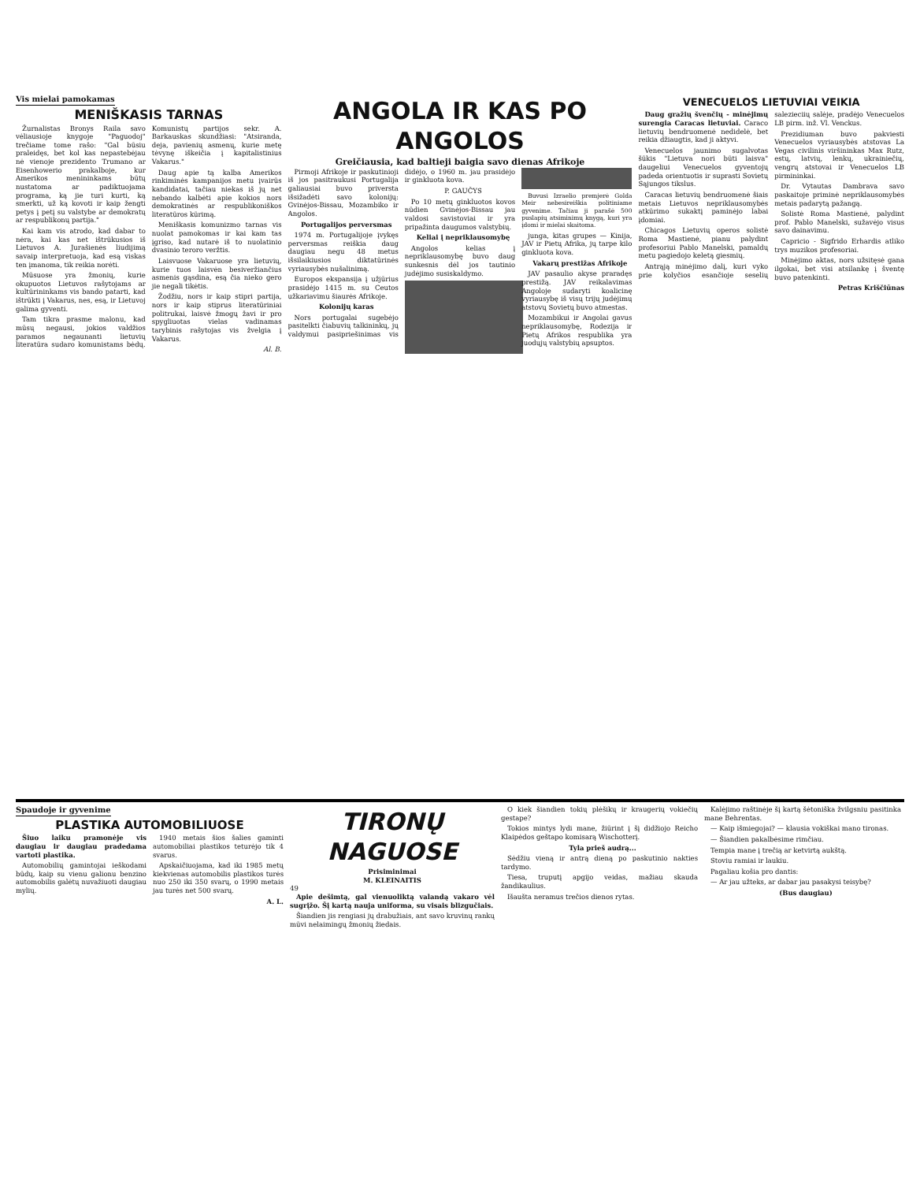Vis mielai pamokamas
MENIŠKASIS TARNAS
Žurnalistas Bronys Raila savo vėliausioje knygoje "Paguodoj" trečiame tome rašo: "Gal būsiu praleidęs, bet kol kas nepastebėjau nė vienoje prezidento Trumano ar Eisenhowerio prakalboje, kur Amerikos menininkams būtų nustatoma ar padiktuojama programa, ką jie turi kurti, ką smerkti, už ką kovoti ir kaip žengti petys į petį su valstybe ar demokratų ar respublikonų partija."
Kai kam vis atrodo, kad dabar to nėra, kai kas net ištrūkusios iš Lietuvos A. Jurašienės liudijimą savaip interpretuoja, kad esą viskas ten įmanoma, tik reikia norėti.
Mūsuose yra žmonių, kurie okupuotos Lietuvos rašytojams ar kultūrininkams vis bando patarti, kad ištrūkti į Vakarus, nes, esą, ir Lietuvoj galima gyventi.
Tam tikra prasme malonu, kad mūsų negausi, jokios valdžios paramos negaunanti lietuvių literatūra sudaro komunistams bėdų. Komunistų partijos sekr. A. Barkauskas skundžiasi: "Atsiranda, deja, pavienių asmenų, kurie metę tėvynę iškeičia į kapitalistinius Vakarus."
Daug apie tą kalba Amerikos rinkiminės kampanijos metu įvairūs kandidatai, tačiau niekas iš jų net nebando kalbėti apie kokios nors demokratinės ar respublikoniškos literatūros kūrimą.
Meniškasis komunizmo tarnas vis nuolat pamokomas ir kai kam tas įgriso, kad nutarė iš to nuolatinio dvasinio teroro veržtis.
Laisvuose Vakaruose yra lietuvių, kurie tuos laisvėn besiveržiančius asmenis gąsdina, esą čia nieko gero jie negali tikėtis.
Žodžiu, nors ir kaip stipri partija, nors ir kaip stiprus literatūriniai politrukai, laisvė žmogų žavi ir pro spygliuotas vielas vadinamas tarybinis rašytojas vis žvelgia į Vakarus.
Al. B.
ANGOLA IR KAS PO ANGOLOS
Greičiausia, kad baltieji baigia savo dienas Afrikoje
Pirmoji Afrikoje ir paskutinioji iš jos pasitraukusi Portugalija galiausiai buvo priversta išsižadėti savo kolonijų: Gvinėjos-Bissau, Mozambiko ir Angolos.
Portugalijos perversmas
1974 m. Portugalijoje įvykęs perversmas reiškia daug daugiau negu 48 metus išsilaikiusios diktatūrinės vyriausybės nušalinimą.
Europos ekspansija į užjūrius prasidėjo 1415 m. su Ceutos užkariavimu šiaurės Afrikoje.
Kolonijų karas
Nors portugalai sugebėjo pasitelkti čiabuvių talkininkų, jų valdymui pasipriešinimas vis didėjo, o 1960 m. jau prasidėjo ir ginkluota kova.
P. GAUČYS
Po 10 metų ginkluotos kovos nūdien Gvinėjos-Bissau jau valdosi savistoviai ir yra pripažinta daugumos valstybių.
Keliai į nepriklausomybę
Angolos kelias į nepriklausomybę buvo daug sunkesnis dėl jos tautinio judėjimo susiskaldymo.
Buvusi Izraelio premjerė Golda Meir nebesireiškia politiniame gyvenime. Tačiau ji parašė 500 puslapių atsiminimų knygą, kuri yra įdomi ir mielai skaitoma.
junga, kitas grupes — Kinija, JAV ir Pietų Afrika, jų tarpe kilo ginkluota kova.
Vakarų prestižas Afrikoje
JAV pasaulio akyse praradęs prestižą. JAV reikalavimas Angoloje sudaryti koalicinę vyriausybę iš visų trijų judėjimų atstovų Sovietų buvo atmestas.
Mozambikui ir Angolai gavus nepriklausomybę, Rodezija ir Pietų Afrikos respublika yra juodųjų valstybių apsuptos.
VENECUELOS LIETUVIAI VEIKIA
Daug gražių švenčių - minėjimų surengia Caracas lietuviai. Caraco lietuvių bendruomenė nedidelė, bet reikia džiaugtis, kad ji aktyvi.
Venecuelos jaunimo sugalvotas šūkis "Lietuva nori būti laisva" daugeliui Venecuelos gyventojų padeda orientuotis ir suprasti Sovietų Sąjungos tikslus.
Caracas lietuvių bendruomenė šiais metais Lietuvos nepriklausomybės atkūrimo sukaktį paminėjo labai įdomiai.
Chicagos Lietuvių operos solistė Roma Mastienė, pianu palydint profesoriui Pablo Manelski, pamaldų metu pagiedojo keletą giesmių.
Antrąją minėjimo dalį, kuri vyko prie kolyčios esančioje seselių salezieciių salėje, pradėjo Venecuelos LB pirm. inž. Vl. Venckus.
Prezidiuman buvo pakviesti Venecuelos vyriausybės atstovas La Vegas civilinis viršininkas Max Rutz, estų, latvių, lenkų, ukrainiečių, vengrų atstovai ir Venecuelos LB pirmininkai.
Dr. Vytautas Dambrava savo paskaitoje priminė nepriklausomybės metais padarytą pažangą.
Solistė Roma Mastienė, palydint prof. Pablo Manelski, sužavėjo visus savo dainavimu.
Capricio - Sigfrido Erhardis atliko trys muzikos profesoriai.
Minėjimo aktas, nors užsitęsė gana ilgokai, bet visi atsilankę į šventę buvo patenkinti.
Petras Kriščiūnas
Spaudoje ir gyvenime
PLASTIKA AUTOMOBILIUOSE
Šiuo laiku pramonėje vis daugiau ir daugiau pradedama vartoti plastika.
Automobilių gamintojai ieškodami būdų, kaip su vienu galionu benzino automobilis galėtų nuvažiuoti daugiau mylių.
1940 metais šios šalies gaminti automobiliai plastikos teturėjo tik 4 svarus.
Apskaičiuojama, kad iki 1985 metų kiekvienas automobilis plastikos turės nuo 250 iki 350 svarų, o 1990 metais jau turės net 500 svarų.
A. L.
TIRONŲ NAGUOSE
Prisiminimai
M. KLEINAITIS
49
Apie dešimtą, gal vienuoliktą valandą vakaro vėl sugrįžo. Šį kartą nauja uniforma, su visais blizgučiais.
Šiandien jis rengiasi jų drabužiais, ant savo kruvinų rankų mūvi nelaimingų žmonių žiedais.
O kiek šiandien tokių plėšikų ir kraugerių vokiečių gestape?
Tokios mintys lydi mane, žiūrint į šį didžiojo Reicho Klaipėdos geštapo komisarą Wischotterį.
Tyla prieš audrą...
Sėdžiu vieną ir antrą dieną po paskutinio nakties tardymo.
Tiesa, truputį apgijo veidas, mažiau skauda žandikaulius.
Išaušta neramus trečios dienos rytas.
Kalėjimo raštinėje šį kartą šėtoniška žvilgsniu pasitinka mane Behrentas.
— Kaip išmiegojai? — klausia vokiškai mano tironas.
— Šiandien pakalbėsime rimčiau.
Tempia mane į trečią ar ketvirtą aukštą.
Stoviu ramiai ir laukiu.
Pagaliau košia pro dantis:
— Ar jau užteks, ar dabar jau pasakysi teisybę?
(Bus daugiau)